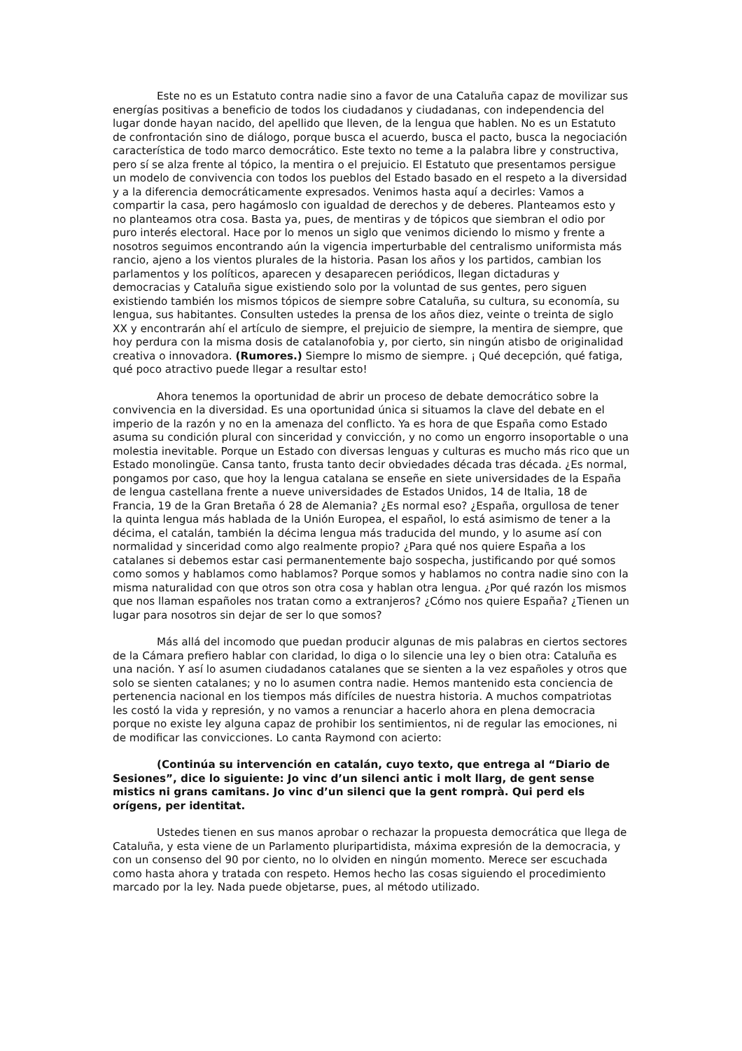Este no es un Estatuto contra nadie sino a favor de una Cataluña capaz de movilizar sus energías positivas a beneficio de todos los ciudadanos y ciudadanas, con independencia del lugar donde hayan nacido, del apellido que lleven, de la lengua que hablen. No es un Estatuto de confrontación sino de diálogo, porque busca el acuerdo, busca el pacto, busca la negociación característica de todo marco democrático. Este texto no teme a la palabra libre y constructiva, pero sí se alza frente al tópico, la mentira o el prejuicio. El Estatuto que presentamos persigue un modelo de convivencia con todos los pueblos del Estado basado en el respeto a la diversidad y a la diferencia democráticamente expresados. Venimos hasta aquí a decirles: Vamos a compartir la casa, pero hagámoslo con igualdad de derechos y de deberes. Planteamos esto y no planteamos otra cosa. Basta ya, pues, de mentiras y de tópicos que siembran el odio por puro interés electoral. Hace por lo menos un siglo que venimos diciendo lo mismo y frente a nosotros seguimos encontrando aún la vigencia imperturbable del centralismo uniformista más rancio, ajeno a los vientos plurales de la historia. Pasan los años y los partidos, cambian los parlamentos y los políticos, aparecen y desaparecen periódicos, llegan dictaduras y democracias y Cataluña sigue existiendo solo por la voluntad de sus gentes, pero siguen existiendo también los mismos tópicos de siempre sobre Cataluña, su cultura, su economía, su lengua, sus habitantes. Consulten ustedes la prensa de los años diez, veinte o treinta de siglo XX y encontrarán ahí el artículo de siempre, el prejuicio de siempre, la mentira de siempre, que hoy perdura con la misma dosis de catalanofobia y, por cierto, sin ningún atisbo de originalidad creativa o innovadora. (Rumores.) Siempre lo mismo de siempre. ¡ Qué decepción, qué fatiga, qué poco atractivo puede llegar a resultar esto!
Ahora tenemos la oportunidad de abrir un proceso de debate democrático sobre la convivencia en la diversidad. Es una oportunidad única si situamos la clave del debate en el imperio de la razón y no en la amenaza del conflicto. Ya es hora de que España como Estado asuma su condición plural con sinceridad y convicción, y no como un engorro insoportable o una molestia inevitable. Porque un Estado con diversas lenguas y culturas es mucho más rico que un Estado monolingüe. Cansa tanto, frusta tanto decir obviedades década tras década. ¿Es normal, pongamos por caso, que hoy la lengua catalana se enseñe en siete universidades de la España de lengua castellana frente a nueve universidades de Estados Unidos, 14 de Italia, 18 de Francia, 19 de la Gran Bretaña ó 28 de Alemania? ¿Es normal eso? ¿España, orgullosa de tener la quinta lengua más hablada de la Unión Europea, el español, lo está asimismo de tener a la décima, el catalán, también la décima lengua más traducida del mundo, y lo asume así con normalidad y sinceridad como algo realmente propio? ¿Para qué nos quiere España a los catalanes si debemos estar casi permanentemente bajo sospecha, justificando por qué somos como somos y hablamos como hablamos? Porque somos y hablamos no contra nadie sino con la misma naturalidad con que otros son otra cosa y hablan otra lengua. ¿Por qué razón los mismos que nos llaman españoles nos tratan como a extranjeros? ¿Cómo nos quiere España? ¿Tienen un lugar para nosotros sin dejar de ser lo que somos?
Más allá del incomodo que puedan producir algunas de mis palabras en ciertos sectores de la Cámara prefiero hablar con claridad, lo diga o lo silencie una ley o bien otra: Cataluña es una nación. Y así lo asumen ciudadanos catalanes que se sienten a la vez españoles y otros que solo se sienten catalanes; y no lo asumen contra nadie. Hemos mantenido esta conciencia de pertenencia nacional en los tiempos más difíciles de nuestra historia. A muchos compatriotas les costó la vida y represión, y no vamos a renunciar a hacerlo ahora en plena democracia porque no existe ley alguna capaz de prohibir los sentimientos, ni de regular las emociones, ni de modificar las convicciones. Lo canta Raymond con acierto:
(Continúa su intervención en catalán, cuyo texto, que entrega al “Diario de Sesiones”, dice lo siguiente: Jo vinc d’un silenci antic i molt llarg, de gent sense mistics ni grans camitans. Jo vinc d’un silenci que la gent romprà. Qui perd els orígens, per identitat.
Ustedes tienen en sus manos aprobar o rechazar la propuesta democrática que llega de Cataluña, y esta viene de un Parlamento pluripartidista, máxima expresión de la democracia, y con un consenso del 90 por ciento, no lo olviden en ningún momento. Merece ser escuchada como hasta ahora y tratada con respeto. Hemos hecho las cosas siguiendo el procedimiento marcado por la ley. Nada puede objetarse, pues, al método utilizado.